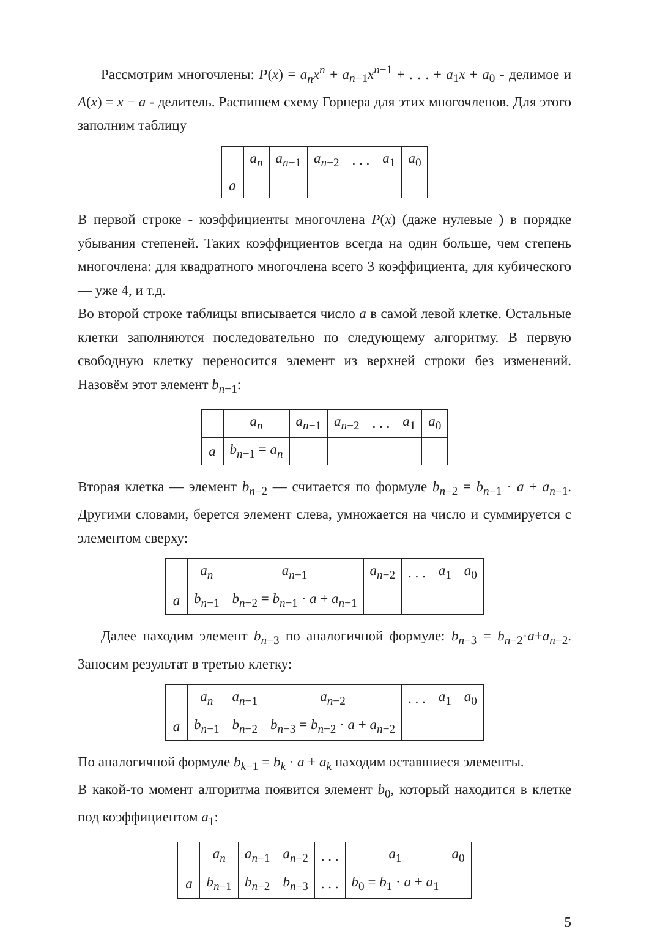Рассмотрим многочлены: P(x) = a<sub>n</sub>x<sup>n</sup> + a<sub>n−1</sub>x<sup>n−1</sup> + . . . + a<sub>1</sub>x + a<sub>0</sub> - делимое и A(x) = x − a - делитель. Распишем схему Горнера для этих многочленов. Для этого заполним таблицу
| | a<sub>n</sub> | a<sub>n−1</sub> | a<sub>n−2</sub> | . . . | a<sub>1</sub> | a<sub>0</sub> |
| a | | | | | | |
В первой строке - коэффициенты многочлена P(x) (даже нулевые ) в порядке убывания степеней. Таких коэффициентов всегда на один больше, чем степень многочлена: для квадратного многочлена всего 3 коэффициента, для кубического — уже 4, и т.д.
Во второй строке таблицы вписывается число a в самой левой клетке. Остальные клетки заполняются последовательно по следующему алгоритму. В первую свободную клетку переносится элемент из верхней строки без изменений. Назовём этот элемент b<sub>n−1</sub>:
| | a<sub>n</sub> | a<sub>n−1</sub> | a<sub>n−2</sub> | . . . | a<sub>1</sub> | a<sub>0</sub> |
| a | b<sub>n−1</sub> = a<sub>n</sub> | | | | | |
Вторая клетка — элемент b<sub>n−2</sub> — считается по формуле b<sub>n−2</sub> = b<sub>n−1</sub> · a + a<sub>n−1</sub>. Другими словами, берется элемент слева, умножается на число и суммируется с элементом сверху:
| | a<sub>n</sub> | a<sub>n−1</sub> | a<sub>n−2</sub> | . . . | a<sub>1</sub> | a<sub>0</sub> |
| a | b<sub>n−1</sub> | b<sub>n−2</sub> = b<sub>n−1</sub> · a + a<sub>n−1</sub> | | | | |
Далее находим элемент b<sub>n−3</sub> по аналогичной формуле: b<sub>n−3</sub> = b<sub>n−2</sub>·a+a<sub>n−2</sub>. Заносим результат в третью клетку:
| | a<sub>n</sub> | a<sub>n−1</sub> | a<sub>n−2</sub> | . . . | a<sub>1</sub> | a<sub>0</sub> |
| a | b<sub>n−1</sub> | b<sub>n−2</sub> | b<sub>n−3</sub> = b<sub>n−2</sub> · a + a<sub>n−2</sub> | | | |
По аналогичной формуле b<sub>k−1</sub> = b<sub>k</sub> · a + a<sub>k</sub> находим оставшиеся элементы.
В какой-то момент алгоритма появится элемент b<sub>0</sub>, который находится в клетке под коэффициентом a<sub>1</sub>:
| | a<sub>n</sub> | a<sub>n−1</sub> | a<sub>n−2</sub> | . . . | a<sub>1</sub> | a<sub>0</sub> |
| a | b<sub>n−1</sub> | b<sub>n−2</sub> | b<sub>n−3</sub> | . . . | b<sub>0</sub> = b<sub>1</sub> · a + a<sub>1</sub> | |
5